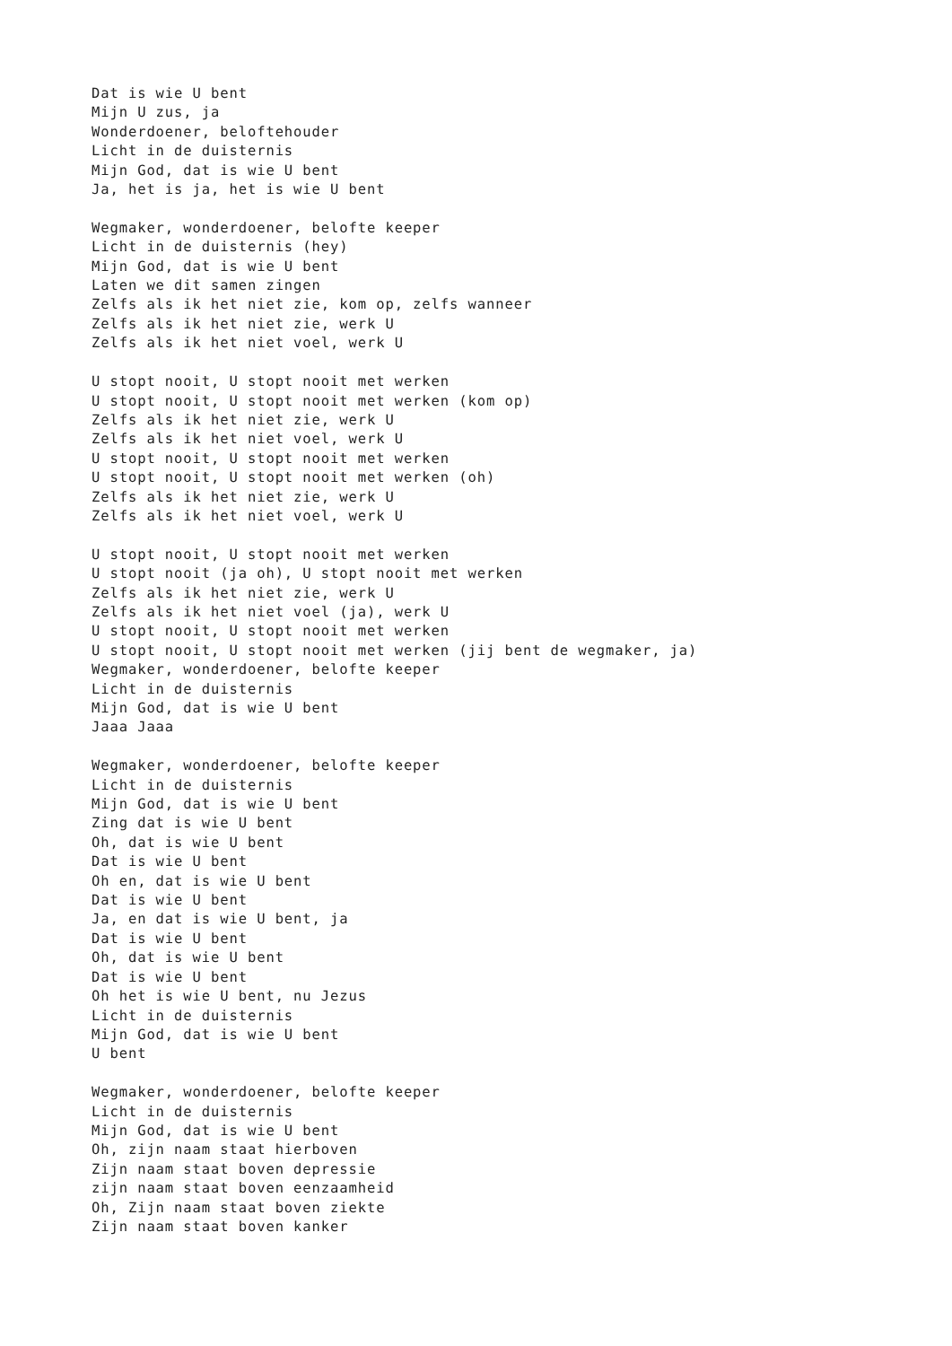Dat is wie U bent
Mijn U zus, ja
Wonderdoener, beloftehouder
Licht in de duisternis
Mijn God, dat is wie U bent
Ja, het is ja, het is wie U bent

Wegmaker, wonderdoener, belofte keeper
Licht in de duisternis (hey)
Mijn God, dat is wie U bent
Laten we dit samen zingen
Zelfs als ik het niet zie, kom op, zelfs wanneer
Zelfs als ik het niet zie, werk U
Zelfs als ik het niet voel, werk U

U stopt nooit, U stopt nooit met werken
U stopt nooit, U stopt nooit met werken (kom op)
Zelfs als ik het niet zie, werk U
Zelfs als ik het niet voel, werk U
U stopt nooit, U stopt nooit met werken
U stopt nooit, U stopt nooit met werken (oh)
Zelfs als ik het niet zie, werk U
Zelfs als ik het niet voel, werk U

U stopt nooit, U stopt nooit met werken
U stopt nooit (ja oh), U stopt nooit met werken
Zelfs als ik het niet zie, werk U
Zelfs als ik het niet voel (ja), werk U
U stopt nooit, U stopt nooit met werken
U stopt nooit, U stopt nooit met werken (jij bent de wegmaker, ja)
Wegmaker, wonderdoener, belofte keeper
Licht in de duisternis
Mijn God, dat is wie U bent
Jaaa Jaaa

Wegmaker, wonderdoener, belofte keeper
Licht in de duisternis
Mijn God, dat is wie U bent
Zing dat is wie U bent
Oh, dat is wie U bent
Dat is wie U bent
Oh en, dat is wie U bent
Dat is wie U bent
Ja, en dat is wie U bent, ja
Dat is wie U bent
Oh, dat is wie U bent
Dat is wie U bent
Oh het is wie U bent, nu Jezus
Licht in de duisternis
Mijn God, dat is wie U bent
U bent

Wegmaker, wonderdoener, belofte keeper
Licht in de duisternis
Mijn God, dat is wie U bent
Oh, zijn naam staat hierboven
Zijn naam staat boven depressie
zijn naam staat boven eenzaamheid
Oh, Zijn naam staat boven ziekte
Zijn naam staat boven kanker